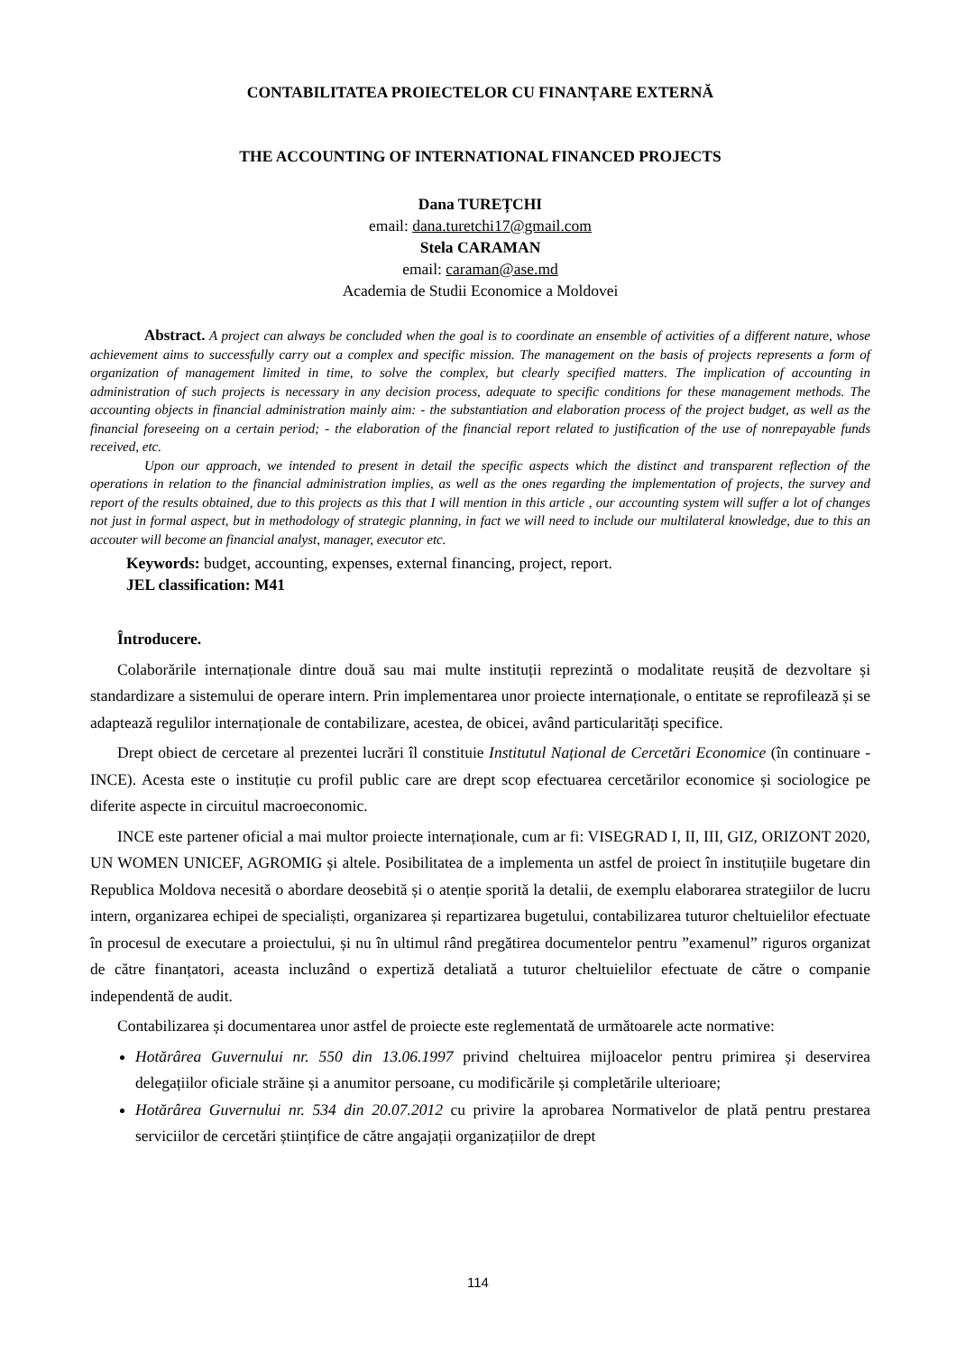CONTABILITATEA PROIECTELOR CU FINANȚARE EXTERNĂ
THE ACCOUNTING OF INTERNATIONAL FINANCED PROJECTS
Dana TUREȚCHI
email: dana.turetchi17@gmail.com
Stela CARAMAN
email: caraman@ase.md
Academia de Studii Economice a Moldovei
Abstract. A project can always be concluded when the goal is to coordinate an ensemble of activities of a different nature, whose achievement aims to successfully carry out a complex and specific mission. The management on the basis of projects represents a form of organization of management limited in time, to solve the complex, but clearly specified matters. The implication of accounting in administration of such projects is necessary in any decision process, adequate to specific conditions for these management methods. The accounting objects in financial administration mainly aim: - the substantiation and elaboration process of the project budget, as well as the financial foreseeing on a certain period; - the elaboration of the financial report related to justification of the use of nonrepayable funds received, etc.
Upon our approach, we intended to present in detail the specific aspects which the distinct and transparent reflection of the operations in relation to the financial administration implies, as well as the ones regarding the implementation of projects, the survey and report of the results obtained, due to this projects as this that I will mention in this article , our accounting system will suffer a lot of changes not just in formal aspect, but in methodology of strategic planning, in fact we will need to include our multilateral knowledge, due to this an accouter will become an financial analyst, manager, executor etc.
Keywords: budget, accounting, expenses, external financing, project, report.
JEL classification: M41
Întroducere.
Colaborările internaționale dintre două sau mai multe instituții reprezintă o modalitate reușită de dezvoltare și standardizare a sistemului de operare intern. Prin implementarea unor proiecte internaționale, o entitate se reprofilează și se adaptează regulilor internaționale de contabilizare, acestea, de obicei, având particularități specifice.
Drept obiect de cercetare al prezentei lucrări îl constituie Institutul Național de Cercetări Economice (în continuare - INCE). Acesta este o instituție cu profil public care are drept scop efectuarea cercetărilor economice și sociologice pe diferite aspecte in circuitul macroeconomic.
INCE este partener oficial a mai multor proiecte internaționale, cum ar fi: VISEGRAD I, II, III, GIZ, ORIZONT 2020, UN WOMEN UNICEF, AGROMIG și altele. Posibilitatea de a implementa un astfel de proiect în instituțiile bugetare din Republica Moldova necesită o abordare deosebită și o atenție sporită la detalii, de exemplu elaborarea strategiilor de lucru intern, organizarea echipei de specialiști, organizarea și repartizarea bugetului, contabilizarea tuturor cheltuielilor efectuate în procesul de executare a proiectului, și nu în ultimul rând pregătirea documentelor pentru ”examenul” riguros organizat de către finanțatori, aceasta incluzând o expertiză detaliată a tuturor cheltuielilor efectuate de către o companie independentă de audit.
Contabilizarea și documentarea unor astfel de proiecte este reglementată de următoarele acte normative:
Hotărârea Guvernului nr. 550 din 13.06.1997 privind cheltuirea mijloacelor pentru primirea și deservirea delegațiilor oficiale străine și a anumitor persoane, cu modificările și completările ulterioare;
Hotărârea Guvernului nr. 534 din 20.07.2012 cu privire la aprobarea Normativelor de plată pentru prestarea serviciilor de cercetări științifice de către angajații organizațiilor de drept
114